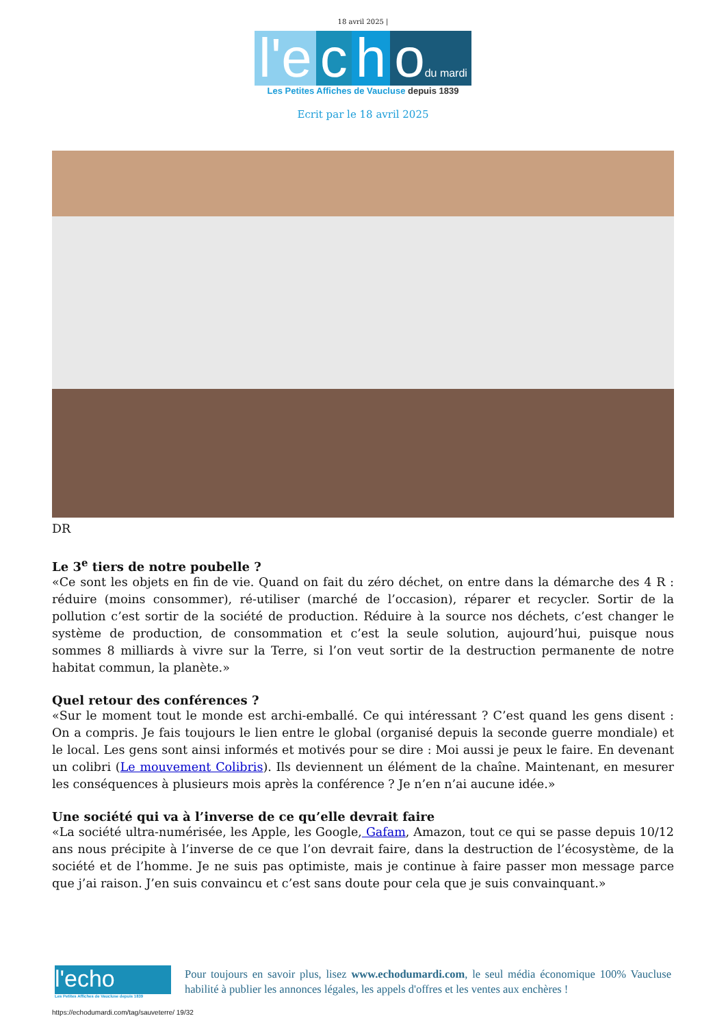18 avril 2025 |
l'e
c
h
odu mardi
Les Petites Affiches de Vaucluse depuis 1839
Ecrit par le 18 avril 2025
DR
Le 3<sup>e</sup> tiers de notre poubelle ?
«Ce sont les objets en fin de vie. Quand on fait du zéro déchet, on entre dans la démarche des 4 R : réduire (moins consommer), ré-utiliser (marché de l’occasion), réparer et recycler. Sortir de la pollution c’est sortir de la société de production. Réduire à la source nos déchets, c’est changer le système de production, de consommation et c’est la seule solution, aujourd’hui, puisque nous sommes 8 milliards à vivre sur la Terre, si l’on veut sortir de la destruction permanente de notre habitat commun, la planète.»
Quel retour des conférences ?
«Sur le moment tout le monde est archi-emballé. Ce qui intéressant ? C’est quand les gens disent : On a compris. Je fais toujours le lien entre le global (organisé depuis la seconde guerre mondiale) et le local. Les gens sont ainsi informés et motivés pour se dire : Moi aussi je peux le faire. En devenant un colibri (Le mouvement Colibris). Ils deviennent un élément de la chaîne. Maintenant, en mesurer les conséquences à plusieurs mois après la conférence ? Je n’en n’ai aucune idée.»
Une société qui va à l’inverse de ce qu’elle devrait faire
«La société ultra-numérisée, les Apple, les Google, Gafam, Amazon, tout ce qui se passe depuis 10/12 ans nous précipite à l’inverse de ce que l’on devrait faire, dans la destruction de l’écosystème, de la société et de l’homme. Je ne suis pas optimiste, mais je continue à faire passer mon message parce que j’ai raison. J’en suis convaincu et c’est sans doute pour cela que je suis convainquant.»
l'echo
Les Petites Affiches de Vaucluse depuis 1839
Pour toujours en savoir plus, lisez www.echodumardi.com, le seul média économique 100% Vaucluse habilité à publier les annonces légales, les appels d'offres et les ventes aux enchères !
https://echodumardi.com/tag/sauveterre/ 19/32